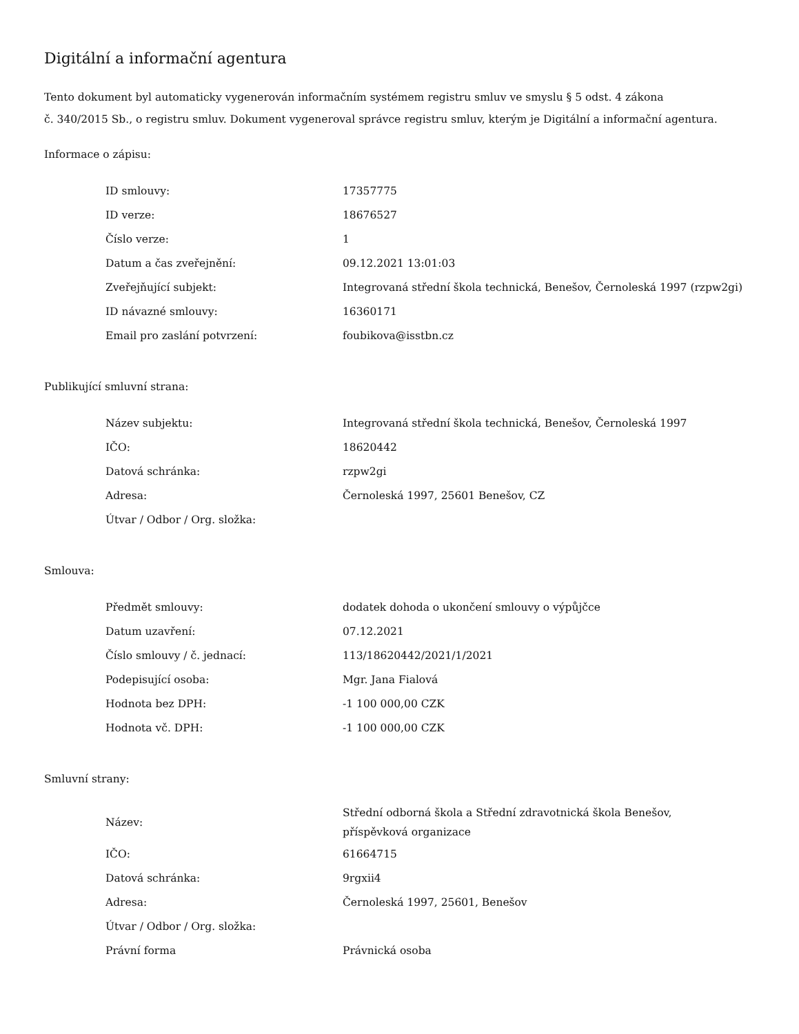Digitální a informační agentura
Tento dokument byl automaticky vygenerován informačním systémem registru smluv ve smyslu § 5 odst. 4 zákona
č. 340/2015 Sb., o registru smluv. Dokument vygeneroval správce registru smluv, kterým je Digitální a informační agentura.
Informace o zápisu:
| ID smlouvy: | 17357775 |
| ID verze: | 18676527 |
| Číslo verze: | 1 |
| Datum a čas zveřejnění: | 09.12.2021 13:01:03 |
| Zveřejňující subjekt: | Integrovaná střední škola technická, Benešov, Černoleská 1997 (rzpw2gi) |
| ID návazné smlouvy: | 16360171 |
| Email pro zaslání potvrzení: | foubikova@isstbn.cz |
Publikující smluvní strana:
| Název subjektu: | Integrovaná střední škola technická, Benešov, Černoleská 1997 |
| IČO: | 18620442 |
| Datová schránka: | rzpw2gi |
| Adresa: | Černoleská 1997, 25601 Benešov, CZ |
| Útvar / Odbor / Org. složka: | |
Smlouva:
| Předmět smlouvy: | dodatek dohoda o ukončení smlouvy o výpůjčce |
| Datum uzavření: | 07.12.2021 |
| Číslo smlouvy / č. jednací: | 113/18620442/2021/1/2021 |
| Podepisující osoba: | Mgr. Jana Fialová |
| Hodnota bez DPH: | -1 100 000,00 CZK |
| Hodnota vč. DPH: | -1 100 000,00 CZK |
Smluvní strany:
| Název: | Střední odborná škola a Střední zdravotnická škola Benešov, příspěvková organizace |
| IČO: | 61664715 |
| Datová schránka: | 9rgxii4 |
| Adresa: | Černoleská 1997, 25601, Benešov |
| Útvar / Odbor / Org. složka: | |
| Právní forma | Právnická osoba |